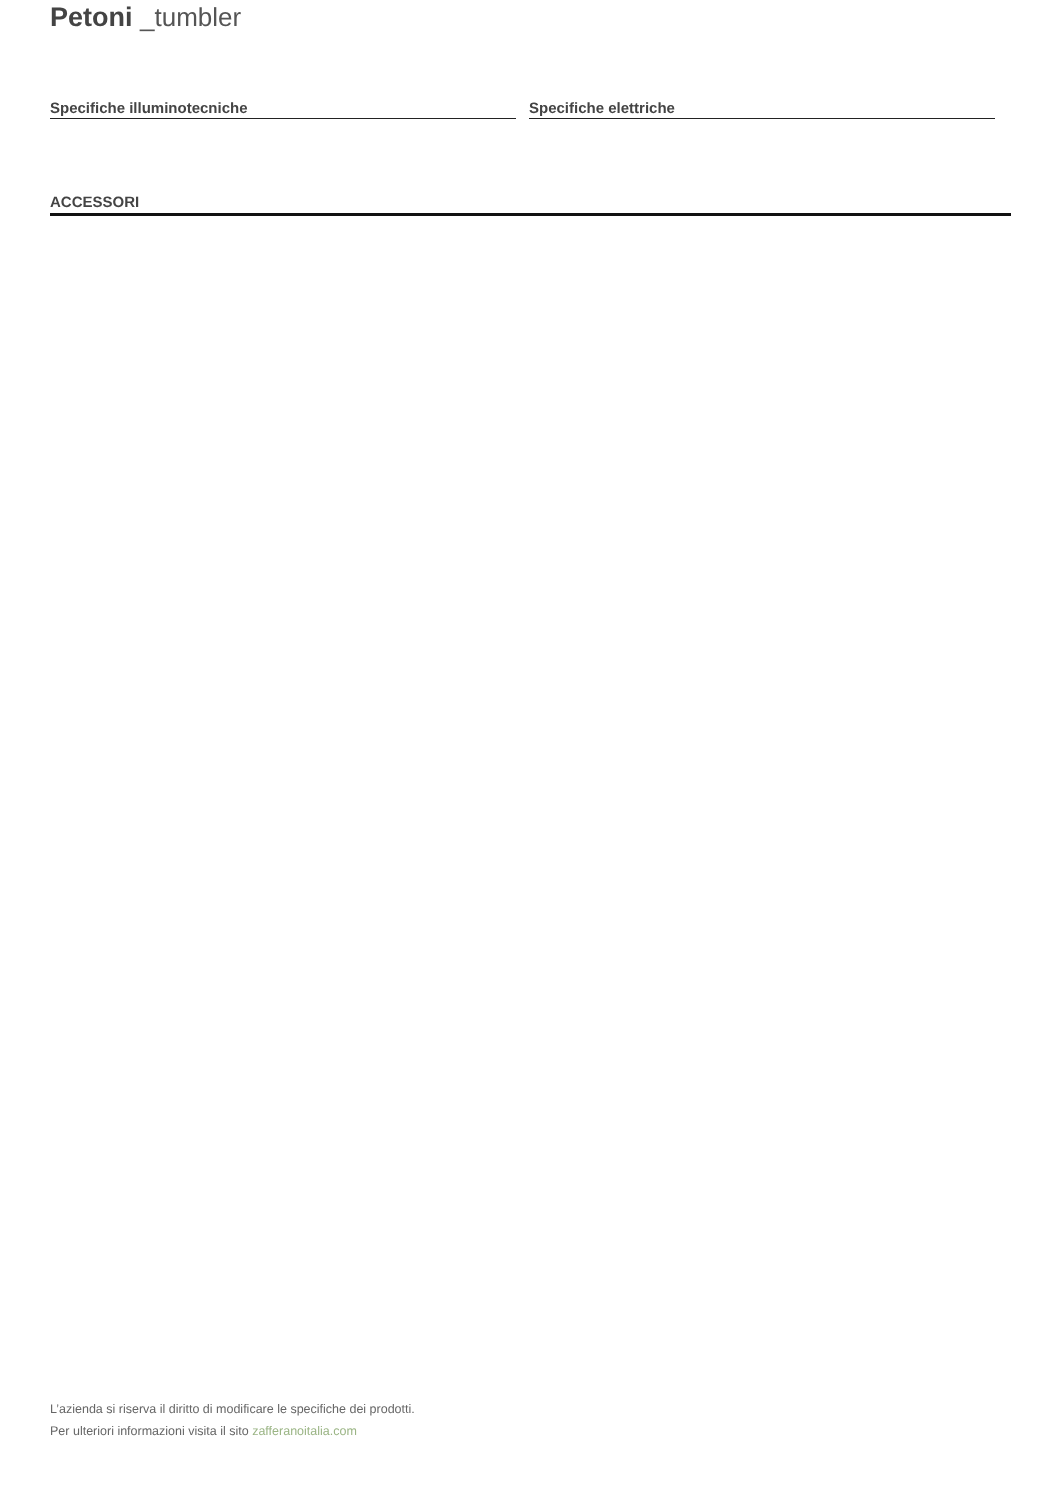Petoni _tumbler
Specifiche illuminotecniche Specifiche elettriche
ACCESSORI
L’azienda si riserva il diritto di modificare le specifiche dei prodotti.
Per ulteriori informazioni visita il sito zafferanoitalia.com